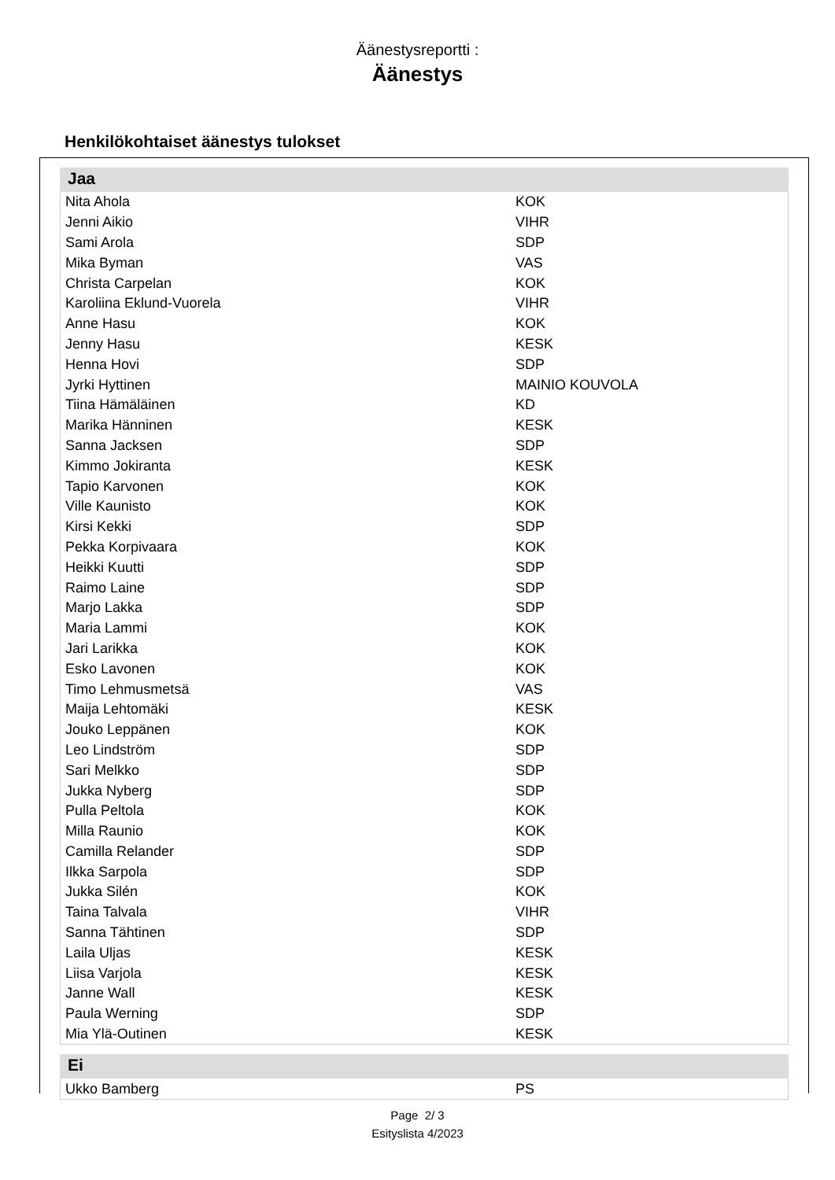Äänestysreportti :
Äänestys
Henkilökohtaiset äänestys tulokset
Jaa
| Nita Ahola | KOK |
| Jenni Aikio | VIHR |
| Sami Arola | SDP |
| Mika Byman | VAS |
| Christa Carpelan | KOK |
| Karoliina Eklund-Vuorela | VIHR |
| Anne Hasu | KOK |
| Jenny Hasu | KESK |
| Henna Hovi | SDP |
| Jyrki Hyttinen | MAINIO KOUVOLA |
| Tiina Hämäläinen | KD |
| Marika Hänninen | KESK |
| Sanna Jacksen | SDP |
| Kimmo Jokiranta | KESK |
| Tapio Karvonen | KOK |
| Ville Kaunisto | KOK |
| Kirsi Kekki | SDP |
| Pekka Korpivaara | KOK |
| Heikki Kuutti | SDP |
| Raimo Laine | SDP |
| Marjo Lakka | SDP |
| Maria Lammi | KOK |
| Jari Larikka | KOK |
| Esko Lavonen | KOK |
| Timo Lehmusmetsä | VAS |
| Maija Lehtomäki | KESK |
| Jouko Leppänen | KOK |
| Leo Lindström | SDP |
| Sari Melkko | SDP |
| Jukka Nyberg | SDP |
| Pulla Peltola | KOK |
| Milla Raunio | KOK |
| Camilla Relander | SDP |
| Ilkka Sarpola | SDP |
| Jukka Silén | KOK |
| Taina Talvala | VIHR |
| Sanna Tähtinen | SDP |
| Laila Uljas | KESK |
| Liisa Varjola | KESK |
| Janne Wall | KESK |
| Paula Werning | SDP |
| Mia Ylä-Outinen | KESK |
Ei
| Ukko Bamberg | PS |
Page 2/ 3
Esityslista 4/2023